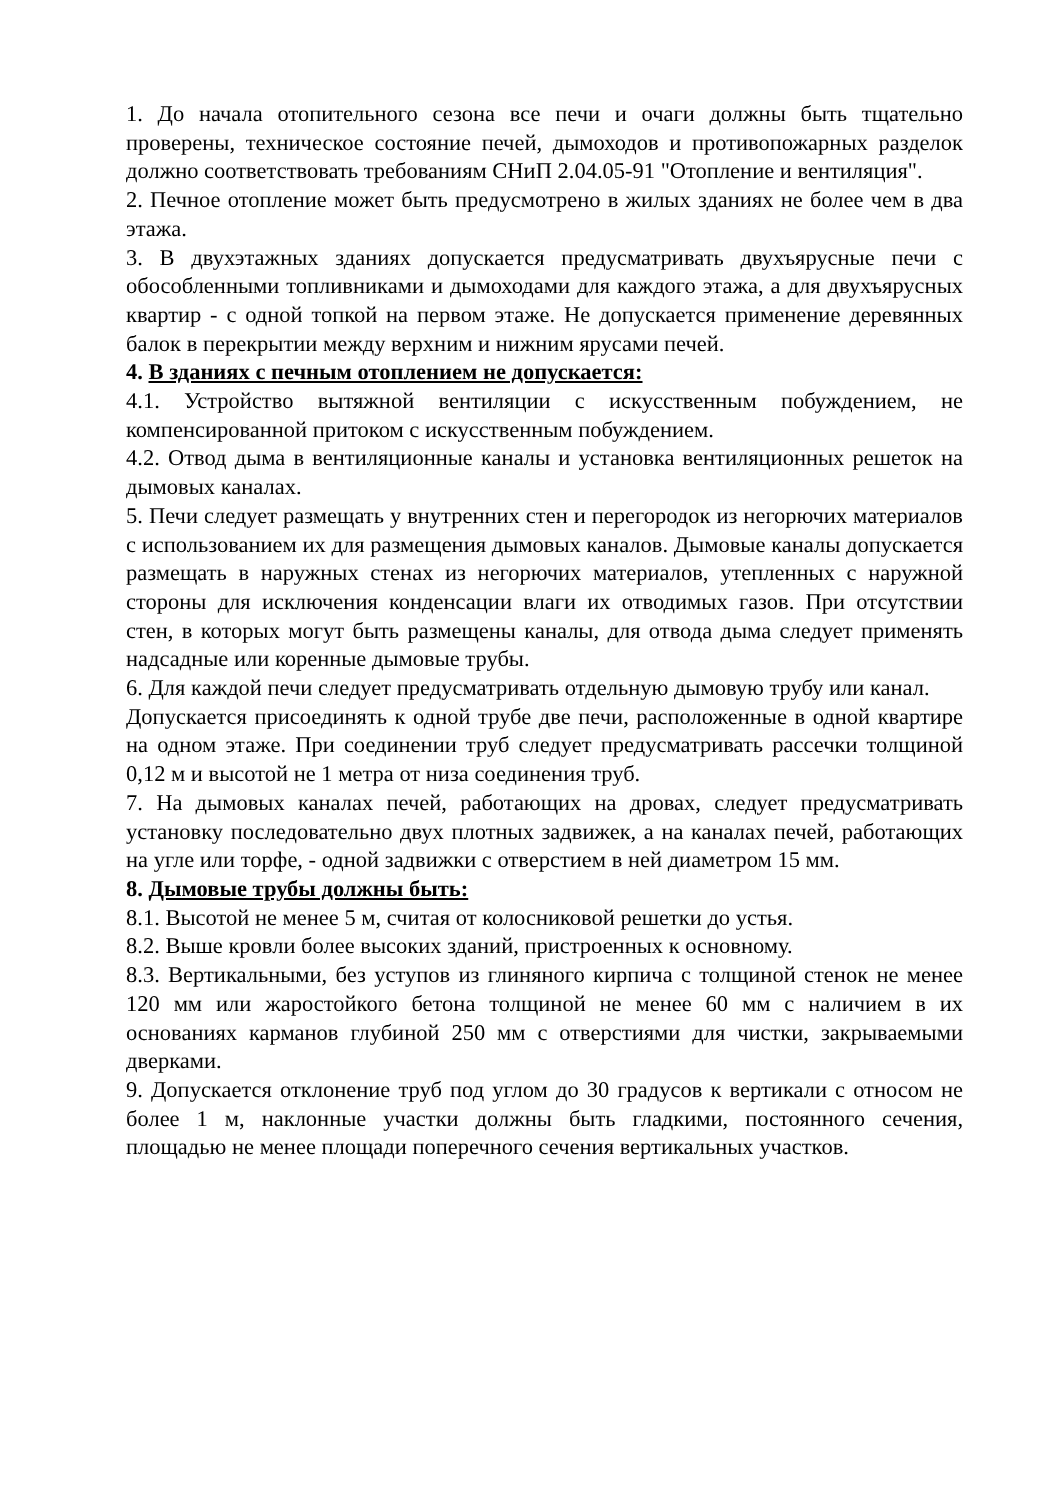1. До начала отопительного сезона все печи и очаги должны быть тщательно проверены, техническое состояние печей, дымоходов и противопожарных разделок должно соответствовать требованиям СНиП 2.04.05-91 "Отопление и вентиляция".
2. Печное отопление может быть предусмотрено в жилых зданиях не более чем в два этажа.
3. В двухэтажных зданиях допускается предусматривать двухъярусные печи с обособленными топливниками и дымоходами для каждого этажа, а для двухъярусных квартир - с одной топкой на первом этаже. Не допускается применение деревянных балок в перекрытии между верхним и нижним ярусами печей.
4. В зданиях с печным отоплением не допускается:
4.1. Устройство вытяжной вентиляции с искусственным побуждением, не компенсированной притоком с искусственным побуждением.
4.2. Отвод дыма в вентиляционные каналы и установка вентиляционных решеток на дымовых каналах.
5. Печи следует размещать у внутренних стен и перегородок из негорючих материалов с использованием их для размещения дымовых каналов. Дымовые каналы допускается размещать в наружных стенах из негорючих материалов, утепленных с наружной стороны для исключения конденсации влаги их отводимых газов. При отсутствии стен, в которых могут быть размещены каналы, для отвода дыма следует применять надсадные или коренные дымовые трубы.
6. Для каждой печи следует предусматривать отдельную дымовую трубу или канал.
Допускается присоединять к одной трубе две печи, расположенные в одной квартире на одном этаже. При соединении труб следует предусматривать рассечки толщиной 0,12 м и высотой не 1 метра от низа соединения труб.
7. На дымовых каналах печей, работающих на дровах, следует предусматривать установку последовательно двух плотных задвижек, а на каналах печей, работающих на угле или торфе, - одной задвижки с отверстием в ней диаметром 15 мм.
8. Дымовые трубы должны быть:
8.1. Высотой не менее 5 м, считая от колосниковой решетки до устья.
8.2. Выше кровли более высоких зданий, пристроенных к основному.
8.3. Вертикальными, без уступов из глиняного кирпича с толщиной стенок не менее 120 мм или жаростойкого бетона толщиной не менее 60 мм с наличием в их основаниях карманов глубиной 250 мм с отверстиями для чистки, закрываемыми дверками.
9. Допускается отклонение труб под углом до 30 градусов к вертикали с относом не более 1 м, наклонные участки должны быть гладкими, постоянного сечения, площадью не менее площади поперечного сечения вертикальных участков.